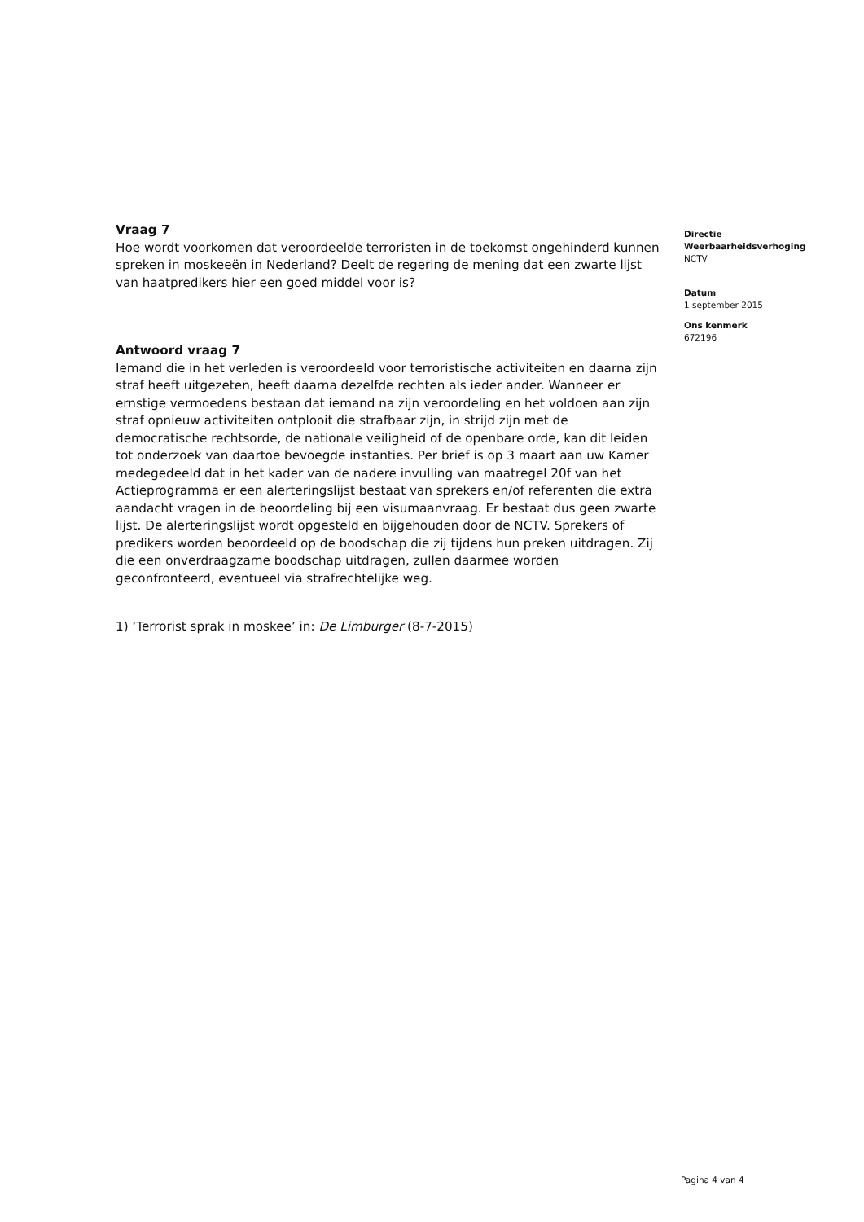Vraag 7
Hoe wordt voorkomen dat veroordeelde terroristen in de toekomst ongehinderd kunnen spreken in moskeeën in Nederland? Deelt de regering de mening dat een zwarte lijst van haatpredikers hier een goed middel voor is?
Antwoord vraag 7
Iemand die in het verleden is veroordeeld voor terroristische activiteiten en daarna zijn straf heeft uitgezeten, heeft daarna dezelfde rechten als ieder ander. Wanneer er ernstige vermoedens bestaan dat iemand na zijn veroordeling en het voldoen aan zijn straf opnieuw activiteiten ontplooit die strafbaar zijn, in strijd zijn met de democratische rechtsorde, de nationale veiligheid of de openbare orde, kan dit leiden tot onderzoek van daartoe bevoegde instanties. Per brief is op 3 maart aan uw Kamer medegedeeld dat in het kader van de nadere invulling van maatregel 20f van het Actieprogramma er een alerteringslijst bestaat van sprekers en/of referenten die extra aandacht vragen in de beoordeling bij een visumaanvraag. Er bestaat dus geen zwarte lijst. De alerteringslijst wordt opgesteld en bijgehouden door de NCTV. Sprekers of predikers worden beoordeeld op de boodschap die zij tijdens hun preken uitdragen. Zij die een onverdraagzame boodschap uitdragen, zullen daarmee worden geconfronteerd, eventueel via strafrechtelijke weg.
1) ‘Terrorist sprak in moskee’ in: De Limburger (8-7-2015)
Directie
Weerbaarheidsverhoging
NCTV
Datum
1 september 2015
Ons kenmerk
672196
Pagina 4 van 4